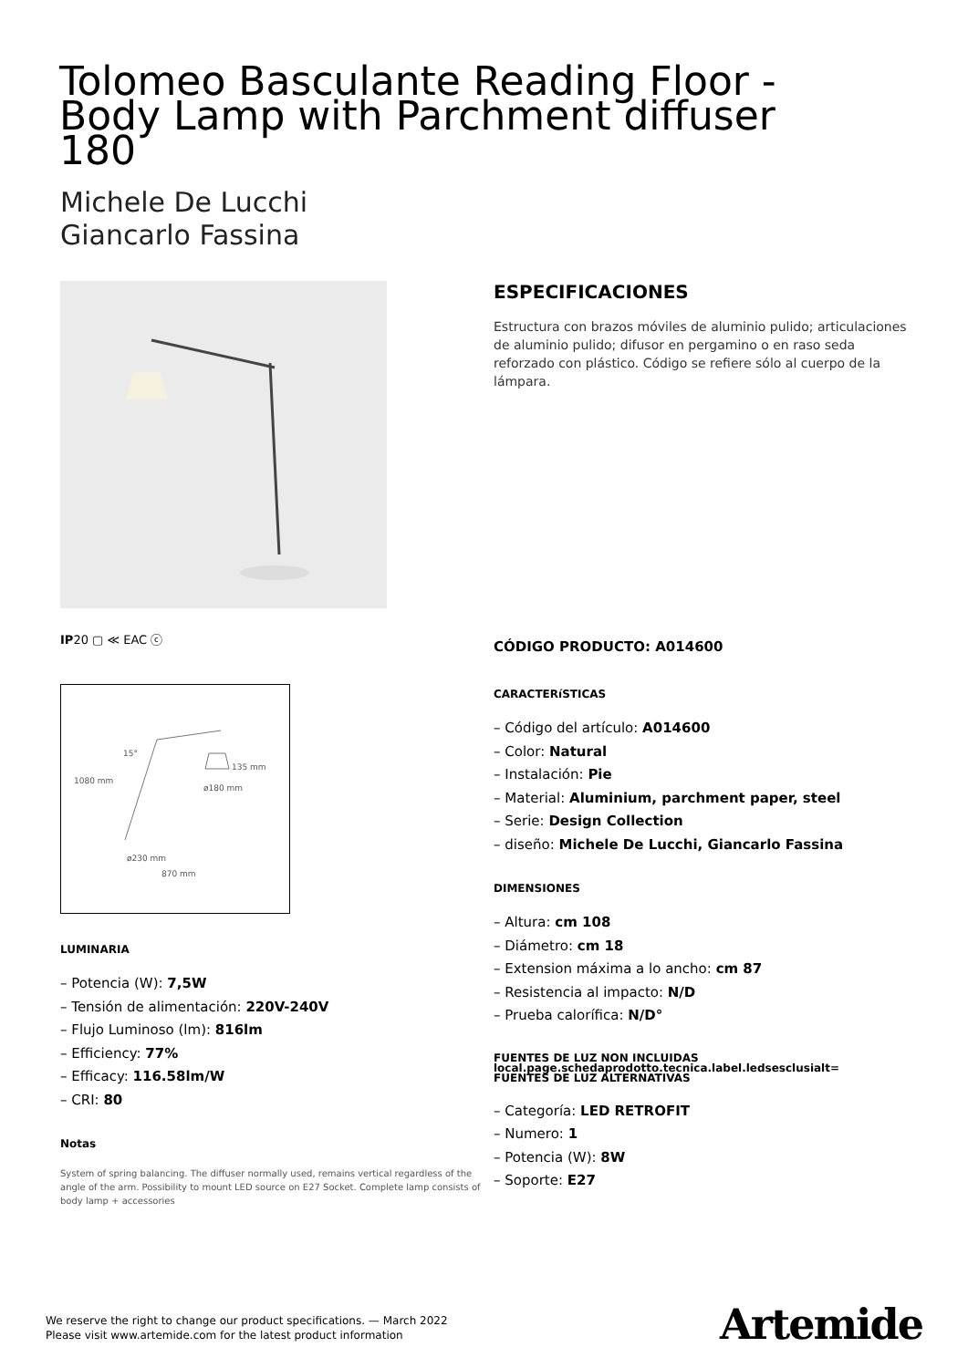Tolomeo Basculante Reading Floor - Body Lamp with Parchment diffuser 180
Michele De Lucchi
Giancarlo Fassina
IP20 ▢ ≪ EAC ⓒ
15°
1080 mm
135 mm
ø180 mm
ø230 mm
870 mm
LUMINARIA
– Potencia (W): 7,5W
– Tensión de alimentación: 220V-240V
– Flujo Luminoso (lm): 816lm
– Efficiency: 77%
– Efficacy: 116.58lm/W
– CRI: 80
Notas
System of spring balancing. The diffuser normally used, remains vertical regardless of the angle of the arm. Possibility to mount LED source on E27 Socket. Complete lamp consists of body lamp + accessories
ESPECIFICACIONES
Estructura con brazos móviles de aluminio pulido; articulaciones de aluminio pulido; difusor en pergamino o en raso seda reforzado con plástico. Código se refiere sólo al cuerpo de la lámpara.
CÓDIGO PRODUCTO: A014600
CARACTERíSTICAS
– Código del artículo: A014600
– Color: Natural
– Instalación: Pie
– Material: Aluminium, parchment paper, steel
– Serie: Design Collection
– diseño: Michele De Lucchi, Giancarlo Fassina
DIMENSIONES
– Altura: cm 108
– Diámetro: cm 18
– Extension máxima a lo ancho: cm 87
– Resistencia al impacto: N/D
– Prueba calorífica: N/D°
FUENTES DE LUZ NON INCLUIDAS
local.page.schedaprodotto.tecnica.label.ledsesclusialt=
FUENTES DE LUZ ALTERNATIVAS
– Categoría: LED RETROFIT
– Numero: 1
– Potencia (W): 8W
– Soporte: E27
We reserve the right to change our product specifications. — March 2022
Please visit www.artemide.com for the latest product information
Artemide